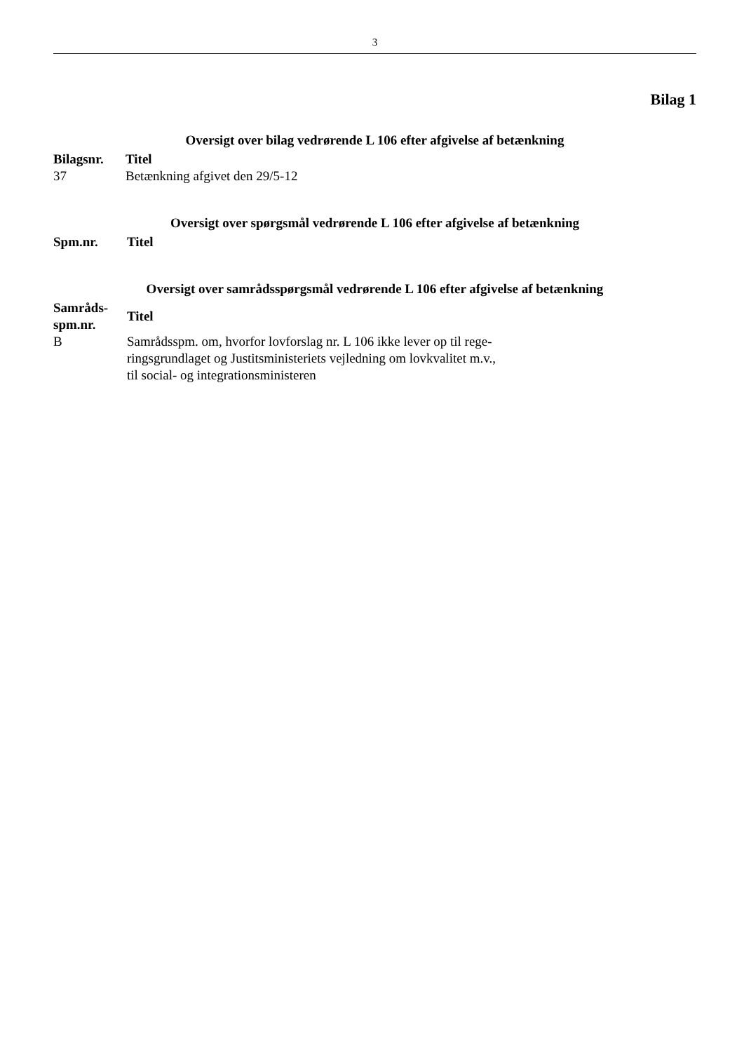3
Bilag 1
Oversigt over bilag vedrørende L 106 efter afgivelse af betænkning
| Bilagsnr. | Titel |
| --- | --- |
| 37 | Betænkning afgivet den 29/5-12 |
Oversigt over spørgsmål vedrørende L 106 efter afgivelse af betænkning
| Spm.nr. | Titel |
| --- | --- |
Oversigt over samrådsspørgsmål vedrørende L 106 efter afgivelse af betænkning
| Samråds- spm.nr. | Titel |
| --- | --- |
| B | Samrådsspm. om, hvorfor lovforslag nr. L 106 ikke lever op til rege- ringsgrundlaget og Justitsministeriets vejledning om lovkvalitet m.v., til social- og integrationsministeren |